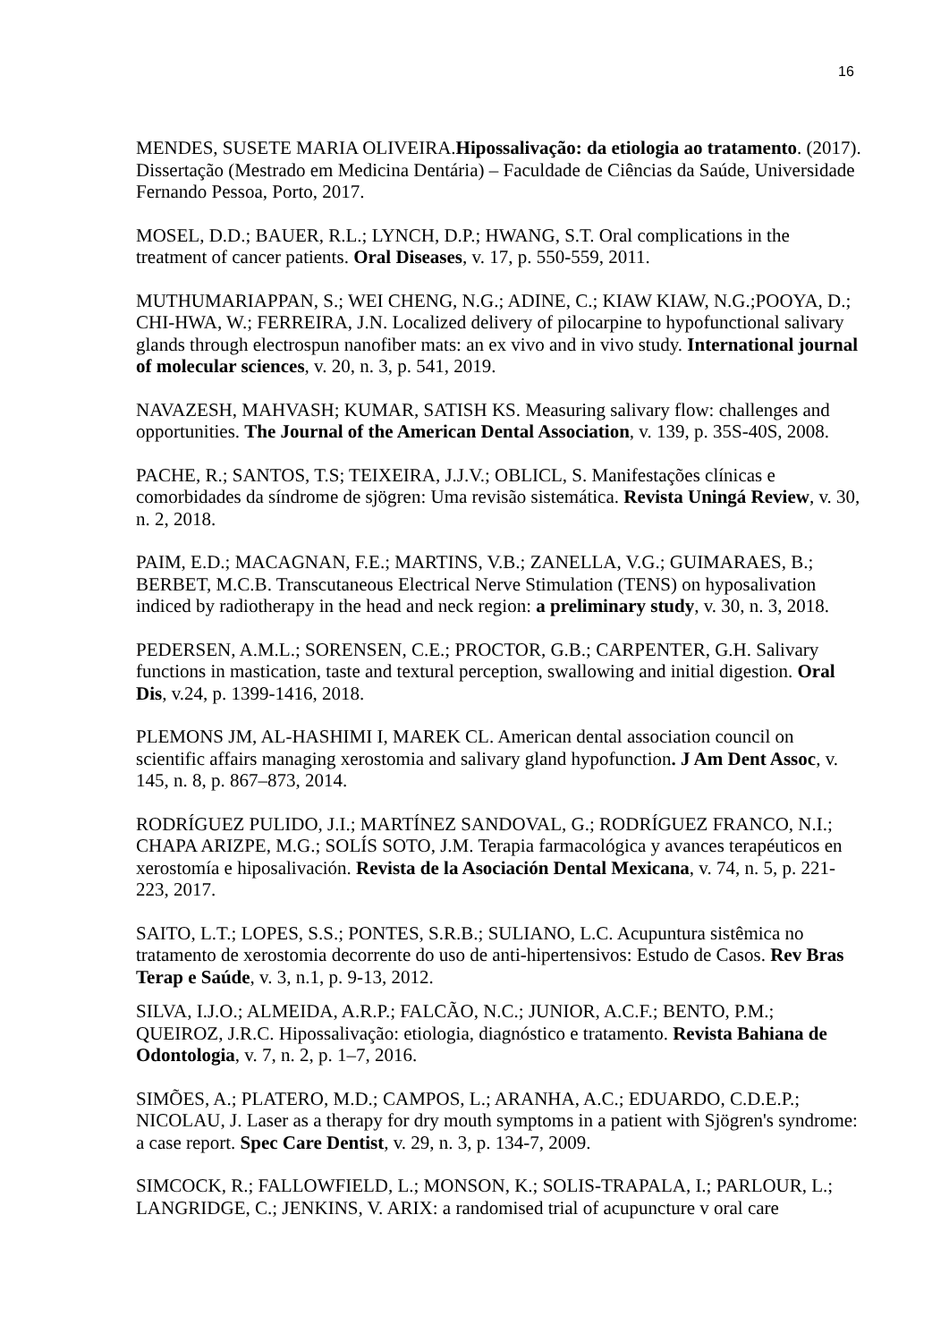16
MENDES, SUSETE MARIA OLIVEIRA.Hipossalivação: da etiologia ao tratamento. (2017). Dissertação (Mestrado em Medicina Dentária) – Faculdade de Ciências da Saúde, Universidade Fernando Pessoa, Porto, 2017.
MOSEL, D.D.; BAUER, R.L.; LYNCH, D.P.; HWANG, S.T. Oral complications in the treatment of cancer patients. Oral Diseases, v. 17, p. 550-559, 2011.
MUTHUMARIAPPAN, S.; WEI CHENG, N.G.; ADINE, C.; KIAW KIAW, N.G.;POOYA, D.; CHI-HWA, W.; FERREIRA, J.N. Localized delivery of pilocarpine to hypofunctional salivary glands through electrospun nanofiber mats: an ex vivo and in vivo study. International journal of molecular sciences, v. 20, n. 3, p. 541, 2019.
NAVAZESH, MAHVASH; KUMAR, SATISH KS. Measuring salivary flow: challenges and opportunities. The Journal of the American Dental Association, v. 139, p. 35S-40S, 2008.
PACHE, R.; SANTOS, T.S; TEIXEIRA, J.J.V.; OBLICL, S. Manifestações clínicas e comorbidades da síndrome de sjögren: Uma revisão sistemática. Revista Uningá Review, v. 30, n. 2, 2018.
PAIM, E.D.; MACAGNAN, F.E.; MARTINS, V.B.; ZANELLA, V.G.; GUIMARAES, B.; BERBET, M.C.B. Transcutaneous Electrical Nerve Stimulation (TENS) on hyposalivation indiced by radiotherapy in the head and neck region: a preliminary study, v. 30, n. 3, 2018.
PEDERSEN, A.M.L.; SORENSEN, C.E.; PROCTOR, G.B.; CARPENTER, G.H. Salivary functions in mastication, taste and textural perception, swallowing and initial digestion. Oral Dis, v.24, p. 1399-1416, 2018.
PLEMONS JM, AL-HASHIMI I, MAREK CL. American dental association council on scientific affairs managing xerostomia and salivary gland hypofunction. J Am Dent Assoc, v. 145, n. 8, p. 867–873, 2014.
RODRÍGUEZ PULIDO, J.I.; MARTÍNEZ SANDOVAL, G.; RODRÍGUEZ FRANCO, N.I.; CHAPA ARIZPE, M.G.; SOLÍS SOTO, J.M. Terapia farmacológica y avances terapéuticos en xerostomía e hiposalivación. Revista de la Asociación Dental Mexicana, v. 74, n. 5, p. 221-223, 2017.
SAITO, L.T.; LOPES, S.S.; PONTES, S.R.B.; SULIANO, L.C. Acupuntura sistêmica no tratamento de xerostomia decorrente do uso de anti-hipertensivos: Estudo de Casos. Rev Bras Terap e Saúde, v. 3, n.1, p. 9-13, 2012.
SILVA, I.J.O.; ALMEIDA, A.R.P.; FALCÃO, N.C.; JUNIOR, A.C.F.; BENTO, P.M.; QUEIROZ, J.R.C. Hipossalivação: etiologia, diagnóstico e tratamento. Revista Bahiana de Odontologia, v. 7, n. 2, p. 1–7, 2016.
SIMÕES, A.; PLATERO, M.D.; CAMPOS, L.; ARANHA, A.C.; EDUARDO, C.D.E.P.; NICOLAU, J. Laser as a therapy for dry mouth symptoms in a patient with Sjögren's syndrome: a case report. Spec Care Dentist, v. 29, n. 3, p. 134-7, 2009.
SIMCOCK, R.; FALLOWFIELD, L.; MONSON, K.; SOLIS-TRAPALA, I.; PARLOUR, L.; LANGRIDGE, C.; JENKINS, V. ARIX: a randomised trial of acupuncture v oral care